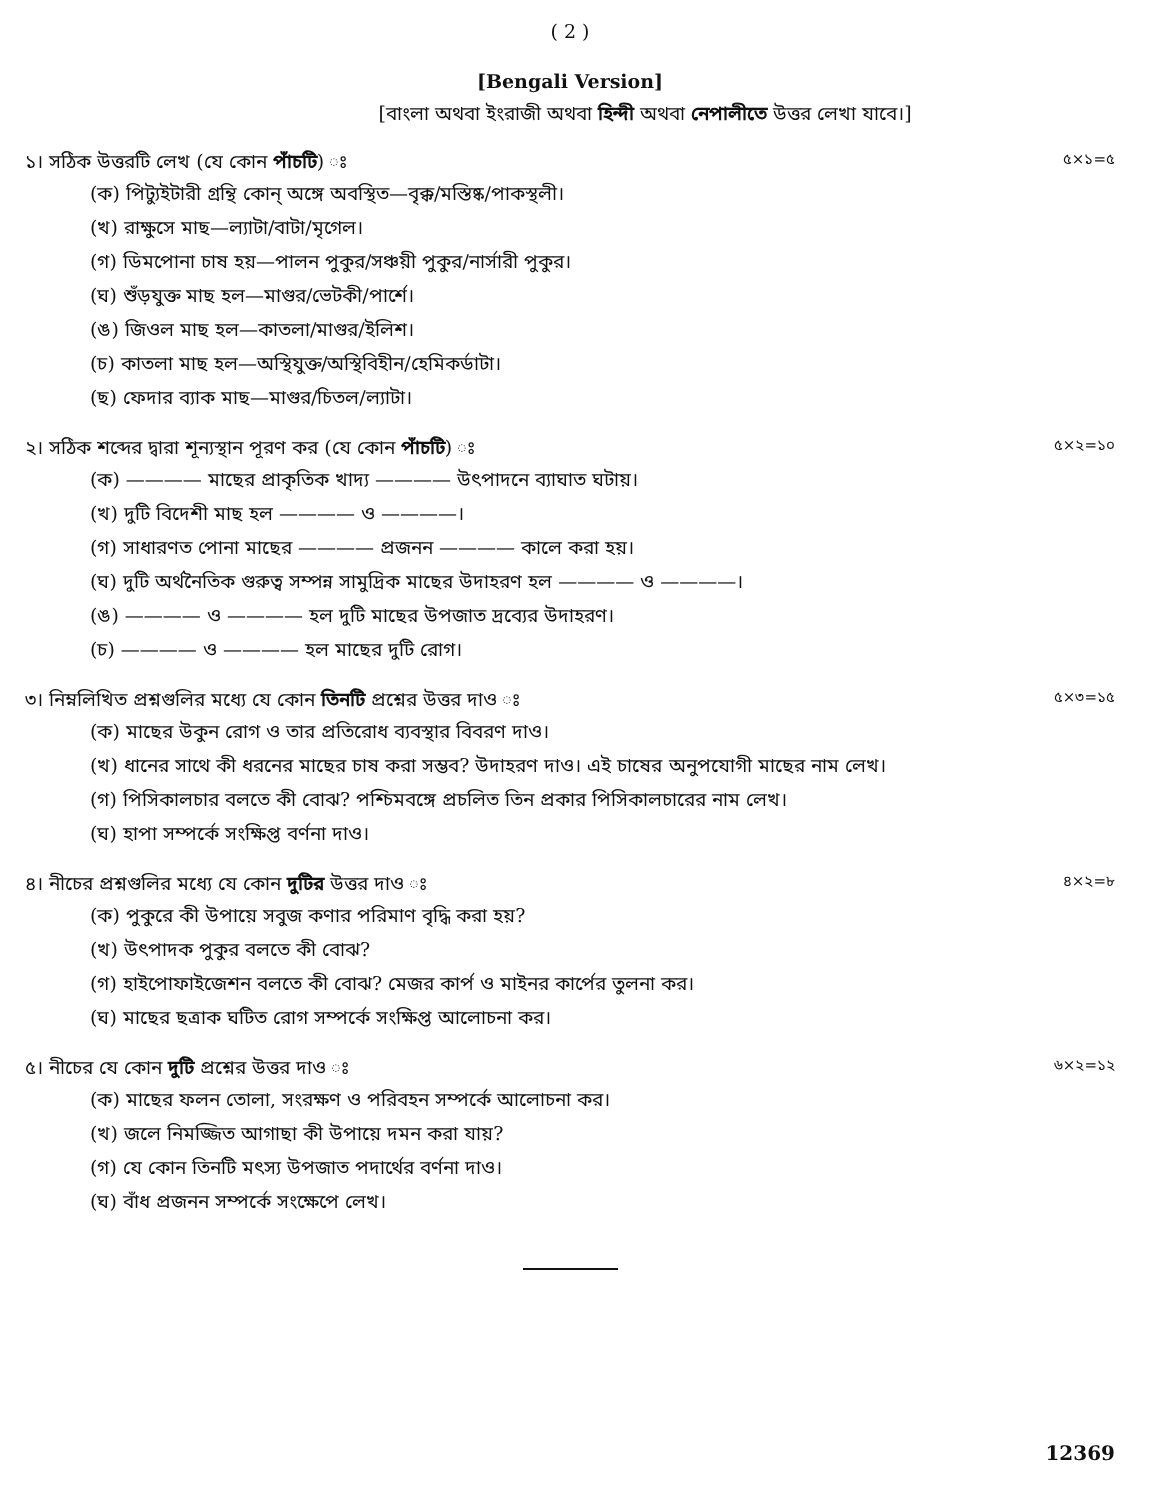( 2 )
[Bengali Version]
[বাংলা অথবা ইংরাজী অথবা হিন্দী অথবা নেপালীতে উত্তর লেখা যাবে।]
১। সঠিক উত্তরটি লেখ (যে কোন পাঁচটি) ঃ
৫×১=৫
(ক) পিট্যুইটারী গ্রন্থি কোন্ অঙ্গে অবস্থিত—বৃক্ক/মস্তিষ্ক/পাকস্থলী।
(খ) রাক্ষুসে মাছ—ল্যাটা/বাটা/মৃগেল।
(গ) ডিমপোনা চাষ হয়—পালন পুকুর/সঞ্চয়ী পুকুর/নার্সারী পুকুর।
(ঘ) শুঁড়যুক্ত মাছ হল—মাগুর/ভেটকী/পার্শে।
(ঙ) জিওল মাছ হল—কাতলা/মাগুর/ইলিশ।
(চ) কাতলা মাছ হল—অস্থিযুক্ত/অস্থিবিহীন/হেমিকর্ডাটা।
(ছ) ফেদার ব্যাক মাছ—মাগুর/চিতল/ল্যাটা।
২। সঠিক শব্দের দ্বারা শূন্যস্থান পূরণ কর (যে কোন পাঁচটি) ঃ
৫×২=১০
(ক) ———— মাছের প্রাকৃতিক খাদ্য ———— উৎপাদনে ব্যাঘাত ঘটায়।
(খ) দুটি বিদেশী মাছ হল ———— ও ————।
(গ) সাধারণত পোনা মাছের ———— প্রজনন ———— কালে করা হয়।
(ঘ) দুটি অর্থনৈতিক গুরুত্ব সম্পন্ন সামুদ্রিক মাছের উদাহরণ হল ———— ও ————।
(ঙ) ———— ও ———— হল দুটি মাছের উপজাত দ্রব্যের উদাহরণ।
(চ) ———— ও ———— হল মাছের দুটি রোগ।
৩। নিম্নলিখিত প্রশ্নগুলির মধ্যে যে কোন তিনটি প্রশ্নের উত্তর দাও ঃ
৫×৩=১৫
(ক) মাছের উকুন রোগ ও তার প্রতিরোধ ব্যবস্থার বিবরণ দাও।
(খ) ধানের সাথে কী ধরনের মাছের চাষ করা সম্ভব? উদাহরণ দাও। এই চাষের অনুপযোগী মাছের নাম লেখ।
(গ) পিসিকালচার বলতে কী বোঝ? পশ্চিমবঙ্গে প্রচলিত তিন প্রকার পিসিকালচারের নাম লেখ।
(ঘ) হাপা সম্পর্কে সংক্ষিপ্ত বর্ণনা দাও।
৪। নীচের প্রশ্নগুলির মধ্যে যে কোন দুটির উত্তর দাও ঃ
৪×২=৮
(ক) পুকুরে কী উপায়ে সবুজ কণার পরিমাণ বৃদ্ধি করা হয়?
(খ) উৎপাদক পুকুর বলতে কী বোঝ?
(গ) হাইপোফাইজেশন বলতে কী বোঝ? মেজর কার্প ও মাইনর কার্পের তুলনা কর।
(ঘ) মাছের ছত্রাক ঘটিত রোগ সম্পর্কে সংক্ষিপ্ত আলোচনা কর।
৫। নীচের যে কোন দুটি প্রশ্নের উত্তর দাও ঃ
৬×২=১২
(ক) মাছের ফলন তোলা, সংরক্ষণ ও পরিবহন সম্পর্কে আলোচনা কর।
(খ) জলে নিমজ্জিত আগাছা কী উপায়ে দমন করা যায়?
(গ) যে কোন তিনটি মৎস্য উপজাত পদার্থের বর্ণনা দাও।
(ঘ) বাঁধ প্রজনন সম্পর্কে সংক্ষেপে লেখ।
12369